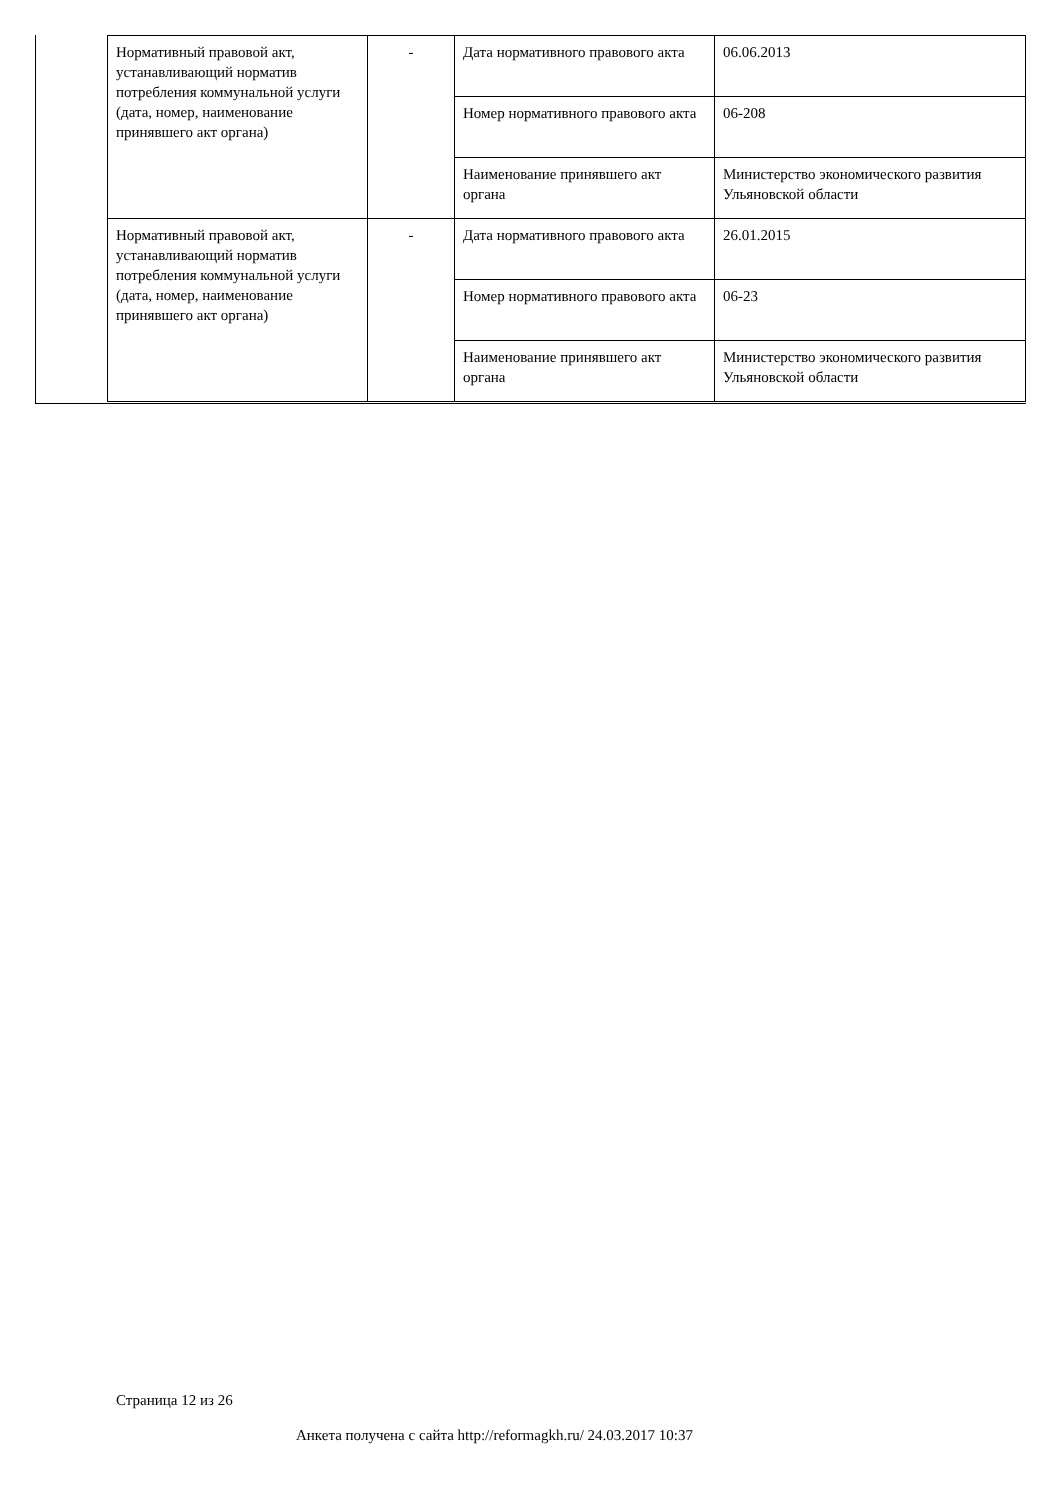| Нормативный правовой акт, устанавливающий норматив потребления коммунальной услуги (дата, номер, наименование принявшего акт органа) | - | Дата нормативного правового акта | 06.06.2013 |
| | | Номер нормативного правового акта | 06-208 |
| | | Наименование принявшего акт органа | Министерство экономического развития Ульяновской области |
| Нормативный правовой акт, устанавливающий норматив потребления коммунальной услуги (дата, номер, наименование принявшего акт органа) | - | Дата нормативного правового акта | 26.01.2015 |
| | | Номер нормативного правового акта | 06-23 |
| | | Наименование принявшего акт органа | Министерство экономического развития Ульяновской области |
Страница 12 из 26
Анкета получена с сайта http://reformagkh.ru/ 24.03.2017 10:37